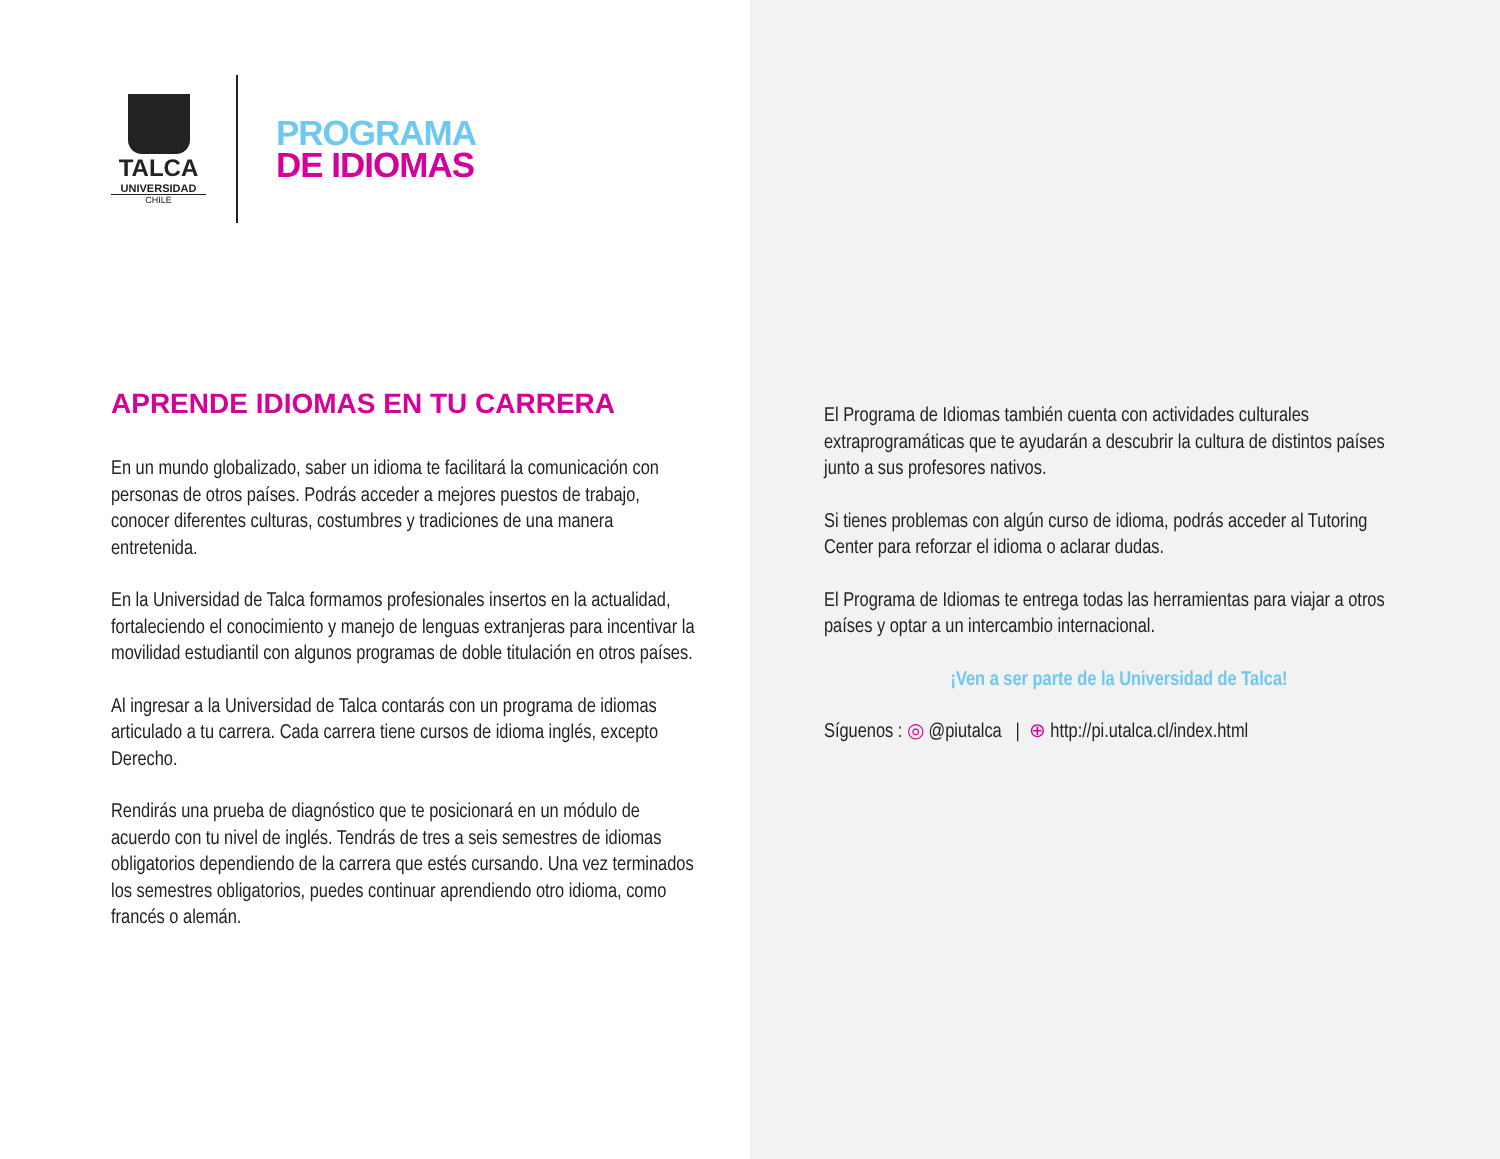TALCA
UNIVERSIDAD
CHILE
PROGRAMA
DE IDIOMAS
APRENDE IDIOMAS EN TU CARRERA
En un mundo globalizado, saber un idioma te facilitará la comunicación con personas de otros países. Podrás acceder a mejores puestos de trabajo, conocer diferentes culturas, costumbres y tradiciones de una manera entretenida.
En la Universidad de Talca formamos profesionales insertos en la actualidad, fortaleciendo el conocimiento y manejo de lenguas extranjeras para incentivar la movilidad estudiantil con algunos programas de doble titulación en otros países.
Al ingresar a la Universidad de Talca contarás con un programa de idiomas articulado a tu carrera. Cada carrera tiene cursos de idioma inglés, excepto Derecho.
Rendirás una prueba de diagnóstico que te posicionará en un módulo de acuerdo con tu nivel de inglés. Tendrás de tres a seis semestres de idiomas obligatorios dependiendo de la carrera que estés cursando. Una vez terminados los semestres obligatorios, puedes continuar aprendiendo otro idioma, como francés o alemán.
El Programa de Idiomas también cuenta con actividades culturales extraprogramáticas que te ayudarán a descubrir la cultura de distintos países junto a sus profesores nativos.
Si tienes problemas con algún curso de idioma, podrás acceder al Tutoring Center para reforzar el idioma o aclarar dudas.
El Programa de Idiomas te entrega todas las herramientas para viajar a otros países y optar a un intercambio internacional.
¡Ven a ser parte de la Universidad de Talca!
Síguenos : ◎ @piutalca | ⊕ http://pi.utalca.cl/index.html